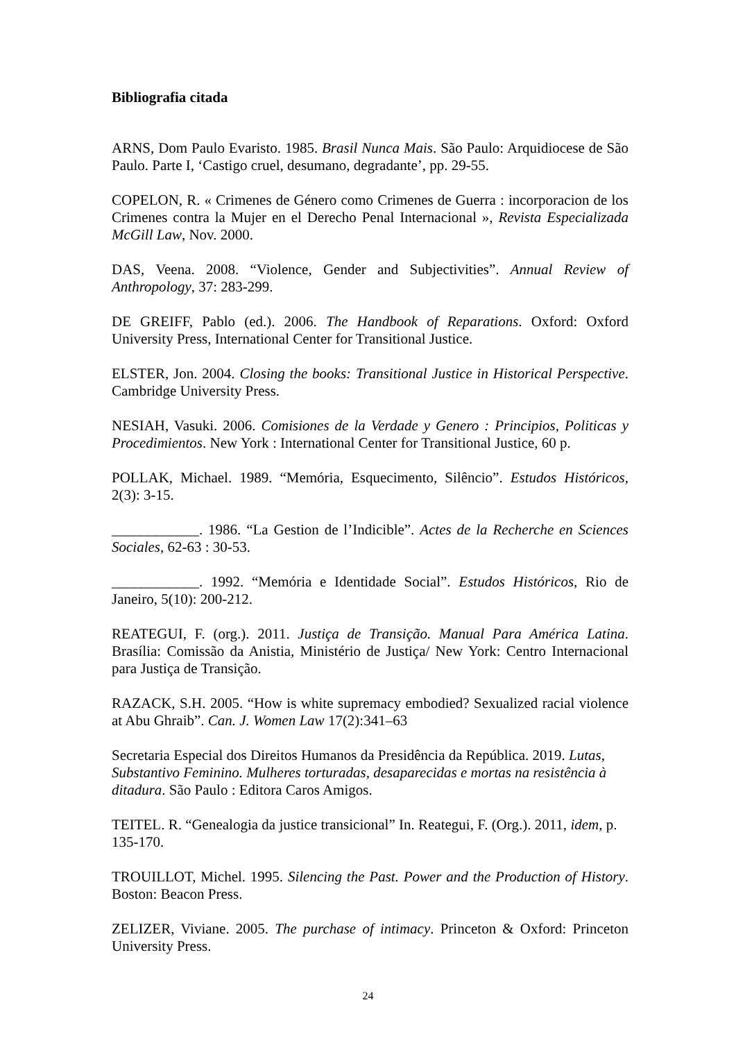Bibliografia citada
ARNS, Dom Paulo Evaristo. 1985. Brasil Nunca Mais. São Paulo: Arquidiocese de São Paulo. Parte I, ‘Castigo cruel, desumano, degradante’, pp. 29-55.
COPELON, R. « Crimenes de Género como Crimenes de Guerra : incorporacion de los Crimenes contra la Mujer en el Derecho Penal Internacional », Revista Especializada McGill Law, Nov. 2000.
DAS, Veena. 2008. “Violence, Gender and Subjectivities”. Annual Review of Anthropology, 37: 283-299.
DE GREIFF, Pablo (ed.). 2006. The Handbook of Reparations. Oxford: Oxford University Press, International Center for Transitional Justice.
ELSTER, Jon. 2004. Closing the books: Transitional Justice in Historical Perspective. Cambridge University Press.
NESIAH, Vasuki. 2006. Comisiones de la Verdade y Genero : Principios, Politicas y Procedimientos. New York : International Center for Transitional Justice, 60 p.
POLLAK, Michael. 1989. “Memória, Esquecimento, Silêncio”. Estudos Históricos, 2(3): 3-15.
____________. 1986. “La Gestion de l’Indicible”. Actes de la Recherche en Sciences Sociales, 62-63 : 30-53.
____________. 1992. “Memória e Identidade Social”. Estudos Históricos, Rio de Janeiro, 5(10): 200-212.
REATEGUI, F. (org.). 2011. Justiça de Transição. Manual Para América Latina. Brasília: Comissão da Anistia, Ministério de Justiça/ New York: Centro Internacional para Justiça de Transição.
RAZACK, S.H. 2005. “How is white supremacy embodied? Sexualized racial violence at Abu Ghraib”. Can. J. Women Law 17(2):341–63
Secretaria Especial dos Direitos Humanos da Presidência da República. 2019. Lutas, Substantivo Feminino. Mulheres torturadas, desaparecidas e mortas na resistência à ditadura. São Paulo : Editora Caros Amigos.
TEITEL. R. “Genealogia da justice transicional” In. Reategui, F. (Org.). 2011, idem, p. 135-170.
TROUILLOT, Michel. 1995. Silencing the Past. Power and the Production of History. Boston: Beacon Press.
ZELIZER, Viviane. 2005. The purchase of intimacy. Princeton & Oxford: Princeton University Press.
24